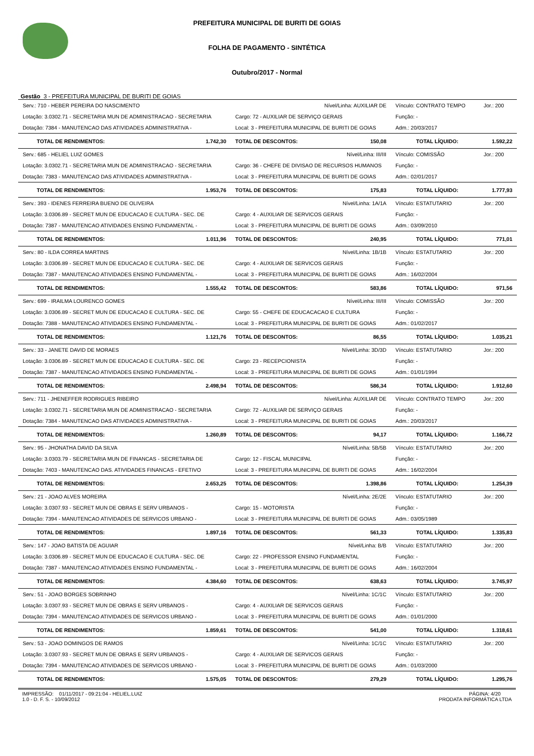PREFEITURA MUNICIPAL DE BURITI DE GOIAS
FOLHA DE PAGAMENTO - SINTÉTICA
Outubro/2017 - Normal
Gestão 3 - PREFEITURA MUNICIPAL DE BURITI DE GOIAS
| Serv.: 710 - HEBER PEREIRA DO NASCIMENTO | | Nível/Linha: AUXILIAR DE | | Vínculo: CONTRATO TEMPO | Jor.: 200 |
| Lotação: 3.0302.71 - SECRETARIA MUN DE ADMINISTRACAO - SECRETARIA | | Cargo: 72 - AUXILIAR DE SERVIÇO GERAIS | | Função: - | |
| Dotação: 7384 - MANUTENCAO DAS ATIVIDADES ADMINISTRATIVA - | | Local: 3 - PREFEITURA MUNICIPAL DE BURITI DE GOIAS | | Adm.: 20/03/2017 | |
| TOTAL DE RENDIMENTOS: | 1.742,30 | TOTAL DE DESCONTOS: | 150,08 | TOTAL LÍQUIDO: | 1.592,22 |
| Serv.: 685 - HELIEL LUIZ GOMES | | Nível/Linha: III/III | | Vínculo: COMISSÃO | Jor.: 200 |
| Lotação: 3.0302.71 - SECRETARIA MUN DE ADMINISTRACAO - SECRETARIA | | Cargo: 36 - CHEFE DE DIVISAO DE RECURSOS HUMANOS | | Função: - | |
| Dotação: 7383 - MANUTENCAO DAS ATIVIDADES ADMINISTRATIVA - | | Local: 3 - PREFEITURA MUNICIPAL DE BURITI DE GOIAS | | Adm.: 02/01/2017 | |
| TOTAL DE RENDIMENTOS: | 1.953,76 | TOTAL DE DESCONTOS: | 175,83 | TOTAL LÍQUIDO: | 1.777,93 |
| Serv.: 393 - IDENES FERREIRA BUENO DE OLIVEIRA | | Nível/Linha: 1A/1A | | Vínculo: ESTATUTARIO | Jor.: 200 |
| Lotação: 3.0306.89 - SECRET MUN DE EDUCACAO E CULTURA - SEC. DE | | Cargo: 4 - AUXILIAR DE SERVICOS GERAIS | | Função: - | |
| Dotação: 7387 - MANUTENCAO ATIVIDADES ENSINO FUNDAMENTAL - | | Local: 3 - PREFEITURA MUNICIPAL DE BURITI DE GOIAS | | Adm.: 03/09/2010 | |
| TOTAL DE RENDIMENTOS: | 1.011,96 | TOTAL DE DESCONTOS: | 240,95 | TOTAL LÍQUIDO: | 771,01 |
| Serv.: 80 - ILDA CORREA MARTINS | | Nível/Linha: 1B/1B | | Vínculo: ESTATUTARIO | Jor.: 200 |
| Lotação: 3.0306.89 - SECRET MUN DE EDUCACAO E CULTURA - SEC. DE | | Cargo: 4 - AUXILIAR DE SERVICOS GERAIS | | Função: - | |
| Dotação: 7387 - MANUTENCAO ATIVIDADES ENSINO FUNDAMENTAL - | | Local: 3 - PREFEITURA MUNICIPAL DE BURITI DE GOIAS | | Adm.: 16/02/2004 | |
| TOTAL DE RENDIMENTOS: | 1.555,42 | TOTAL DE DESCONTOS: | 583,86 | TOTAL LÍQUIDO: | 971,56 |
| Serv.: 699 - IRAILMA LOURENCO GOMES | | Nível/Linha: III/III | | Vínculo: COMISSÃO | Jor.: 200 |
| Lotação: 3.0306.89 - SECRET MUN DE EDUCACAO E CULTURA - SEC. DE | | Cargo: 55 - CHEFE DE EDUCACACAO E CULTURA | | Função: - | |
| Dotação: 7388 - MANUTENCAO ATIVIDADES ENSINO FUNDAMENTAL - | | Local: 3 - PREFEITURA MUNICIPAL DE BURITI DE GOIAS | | Adm.: 01/02/2017 | |
| TOTAL DE RENDIMENTOS: | 1.121,76 | TOTAL DE DESCONTOS: | 86,55 | TOTAL LÍQUIDO: | 1.035,21 |
| Serv.: 33 - JANETE DAVID DE MORAES | | Nível/Linha: 3D/3D | | Vínculo: ESTATUTARIO | Jor.: 200 |
| Lotação: 3.0306.89 - SECRET MUN DE EDUCACAO E CULTURA - SEC. DE | | Cargo: 23 - RECEPCIONISTA | | Função: - | |
| Dotação: 7387 - MANUTENCAO ATIVIDADES ENSINO FUNDAMENTAL - | | Local: 3 - PREFEITURA MUNICIPAL DE BURITI DE GOIAS | | Adm.: 01/01/1994 | |
| TOTAL DE RENDIMENTOS: | 2.498,94 | TOTAL DE DESCONTOS: | 586,34 | TOTAL LÍQUIDO: | 1.912,60 |
| Serv.: 711 - JHENEFFER RODRIGUES RIBEIRO | | Nível/Linha: AUXILIAR DE | | Vínculo: CONTRATO TEMPO | Jor.: 200 |
| Lotação: 3.0302.71 - SECRETARIA MUN DE ADMINISTRACAO - SECRETARIA | | Cargo: 72 - AUXILIAR DE SERVIÇO GERAIS | | Função: - | |
| Dotação: 7384 - MANUTENCAO DAS ATIVIDADES ADMINISTRATIVA - | | Local: 3 - PREFEITURA MUNICIPAL DE BURITI DE GOIAS | | Adm.: 20/03/2017 | |
| TOTAL DE RENDIMENTOS: | 1.260,89 | TOTAL DE DESCONTOS: | 94,17 | TOTAL LÍQUIDO: | 1.166,72 |
| Serv.: 95 - JHONATHA DAVID DA SILVA | | Nível/Linha: 5B/5B | | Vínculo: ESTATUTARIO | Jor.: 200 |
| Lotação: 3.0303.79 - SECRETARIA MUN DE FINANCAS - SECRETARIA DE | | Cargo: 12 - FISCAL MUNICIPAL | | Função: - | |
| Dotação: 7403 - MANUTENCAO DAS. ATIVIDADES FINANCAS - EFETIVO | | Local: 3 - PREFEITURA MUNICIPAL DE BURITI DE GOIAS | | Adm.: 16/02/2004 | |
| TOTAL DE RENDIMENTOS: | 2.653,25 | TOTAL DE DESCONTOS: | 1.398,86 | TOTAL LÍQUIDO: | 1.254,39 |
| Serv.: 21 - JOAO ALVES MOREIRA | | Nível/Linha: 2E/2E | | Vínculo: ESTATUTARIO | Jor.: 200 |
| Lotação: 3.0307.93 - SECRET MUN DE OBRAS E SERV URBANOS - | | Cargo: 15 - MOTORISTA | | Função: - | |
| Dotação: 7394 - MANUTENCAO ATIVIDADES DE SERVICOS URBANO - | | Local: 3 - PREFEITURA MUNICIPAL DE BURITI DE GOIAS | | Adm.: 03/05/1989 | |
| TOTAL DE RENDIMENTOS: | 1.897,16 | TOTAL DE DESCONTOS: | 561,33 | TOTAL LÍQUIDO: | 1.335,83 |
| Serv.: 147 - JOAO BATISTA DE AGUIAR | | Nível/Linha: B/B | | Vínculo: ESTATUTARIO | Jor.: 200 |
| Lotação: 3.0306.89 - SECRET MUN DE EDUCACAO E CULTURA - SEC. DE | | Cargo: 22 - PROFESSOR ENSINO FUNDAMENTAL | | Função: - | |
| Dotação: 7387 - MANUTENCAO ATIVIDADES ENSINO FUNDAMENTAL - | | Local: 3 - PREFEITURA MUNICIPAL DE BURITI DE GOIAS | | Adm.: 16/02/2004 | |
| TOTAL DE RENDIMENTOS: | 4.384,60 | TOTAL DE DESCONTOS: | 638,63 | TOTAL LÍQUIDO: | 3.745,97 |
| Serv.: 51 - JOAO BORGES SOBRINHO | | Nível/Linha: 1C/1C | | Vínculo: ESTATUTARIO | Jor.: 200 |
| Lotação: 3.0307.93 - SECRET MUN DE OBRAS E SERV URBANOS - | | Cargo: 4 - AUXILIAR DE SERVICOS GERAIS | | Função: - | |
| Dotação: 7394 - MANUTENCAO ATIVIDADES DE SERVICOS URBANO - | | Local: 3 - PREFEITURA MUNICIPAL DE BURITI DE GOIAS | | Adm.: 01/01/2000 | |
| TOTAL DE RENDIMENTOS: | 1.859,61 | TOTAL DE DESCONTOS: | 541,00 | TOTAL LÍQUIDO: | 1.318,61 |
| Serv.: 53 - JOAO DOMINGOS DE RAMOS | | Nível/Linha: 1C/1C | | Vínculo: ESTATUTARIO | Jor.: 200 |
| Lotação: 3.0307.93 - SECRET MUN DE OBRAS E SERV URBANOS - | | Cargo: 4 - AUXILIAR DE SERVICOS GERAIS | | Função: - | |
| Dotação: 7394 - MANUTENCAO ATIVIDADES DE SERVICOS URBANO - | | Local: 3 - PREFEITURA MUNICIPAL DE BURITI DE GOIAS | | Adm.: 01/03/2000 | |
| TOTAL DE RENDIMENTOS: | 1.575,05 | TOTAL DE DESCONTOS: | 279,29 | TOTAL LÍQUIDO: | 1.295,76 |
IMPRESSÃO: 01/11/2017 - 09:21:04 - HELIEL.LUIZ
1.0 - D. F. S. - 10/09/2012
PÁGINA: 4/20
PRODATA INFORMÁTICA LTDA